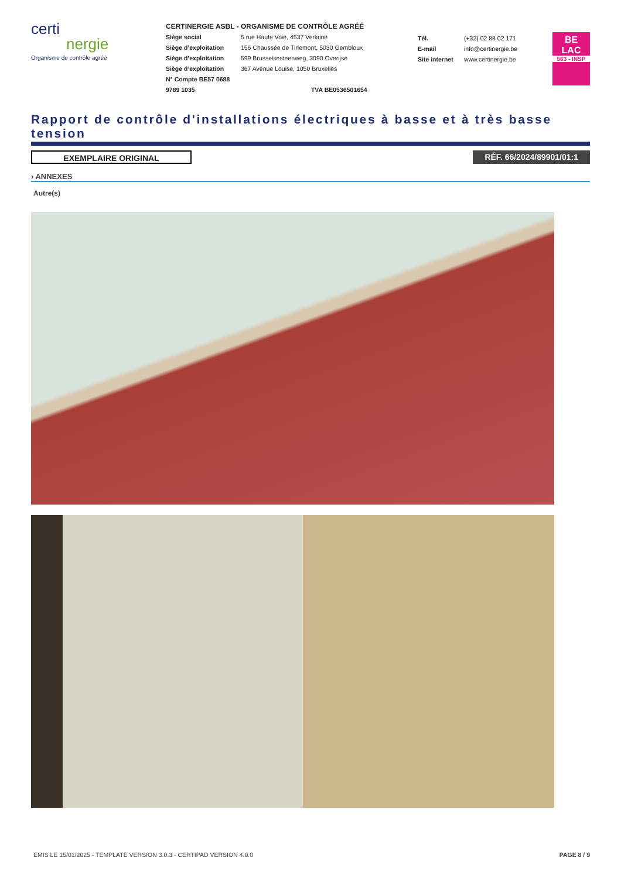certi
nergie
Organisme de contrôle agréé
CERTINERGIE ASBL - ORGANISME DE CONTRÔLE AGRÉÉ
Siège social 5 rue Haute Voie, 4537 Verlaine
Siège d’exploitation 156 Chaussée de Tirlemont, 5030 Gembloux
Siège d’exploitation 599 Brusselsesteenweg, 3090 Overijse
Siège d’exploitation 367 Avenue Louise, 1050 Bruxelles
N° Compte BE57 0688 9789 1035 TVA BE0536501654
Tél. (+32) 02 88 02 171
E-mail info@certinergie.be
Site internet www.certinergie.be
BE
LAC
563 - INSP
Rapport de contrôle d'installations électriques à basse et à très basse tension
EXEMPLAIRE ORIGINAL RÉF. 66/2024/89901/01:1
› ANNEXES
Autre(s)
EMIS LE 15/01/2025 - TEMPLATE VERSION 3.0.3 - CERTIPAD VERSION 4.0.0 PAGE 8 / 9